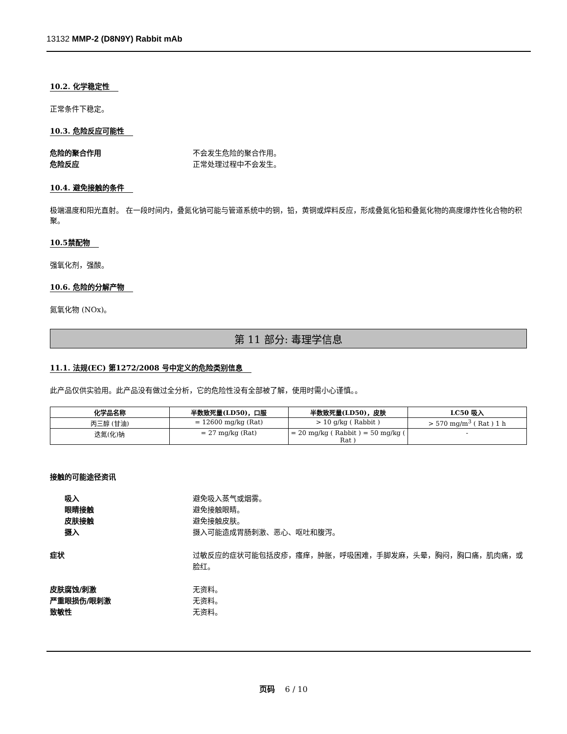13132 MMP-2 (D8N9Y) Rabbit mAb
10.2. 化学稳定性
正常条件下稳定。
10.3. 危险反应可能性
危险的聚合作用 不会发生危险的聚合作用。
危险反应 正常处理过程中不会发生。
10.4. 避免接触的条件
极端温度和阳光直射。 在一段时间内，叠氮化钠可能与管道系统中的铜，铅，黄铜或焊料反应，形成叠氮化铅和叠氮化物的高度爆炸性化合物的积聚。
10.5禁配物
强氧化剂，强酸。
10.6. 危险的分解产物
氮氧化物 (NOx)。
第 11 部分: 毒理学信息
11.1. 法规(EC) 第1272/2008 号中定义的危险类别信息
此产品仅供实验用。此产品没有做过全分析，它的危险性没有全部被了解，使用时需小心谨慎。。
| 化学品名称 | 半数致死量(LD50)，口服 | 半数致死量(LD50)，皮肤 | LC50 吸入 |
| --- | --- | --- | --- |
| 丙三醇 (甘油) | = 12600 mg/kg (Rat) | > 10 g/kg ( Rabbit ) | > 570 mg/m<sup>3</sup> ( Rat ) 1 h |
| 迭氮(化)钠 | = 27 mg/kg (Rat) | = 20 mg/kg ( Rabbit ) = 50 mg/kg ( Rat ) | - |
接触的可能途径资讯
吸入 避免吸入蒸气或烟雾。
眼睛接触 避免接触眼睛。
皮肤接触 避免接触皮肤。
摄入 摄入可能造成胃肠刺激、恶心、呕吐和腹泻。
症状 过敏反应的症状可能包括皮疹，瘙痒，肿胀，呼吸困难，手脚发麻，头晕，胸闷，胸口痛，肌肉痛，或脸红。
皮肤腐蚀/刺激 无资料。
严重眼损伤/眼刺激 无资料。
致敏性 无资料。
页码 6 / 10